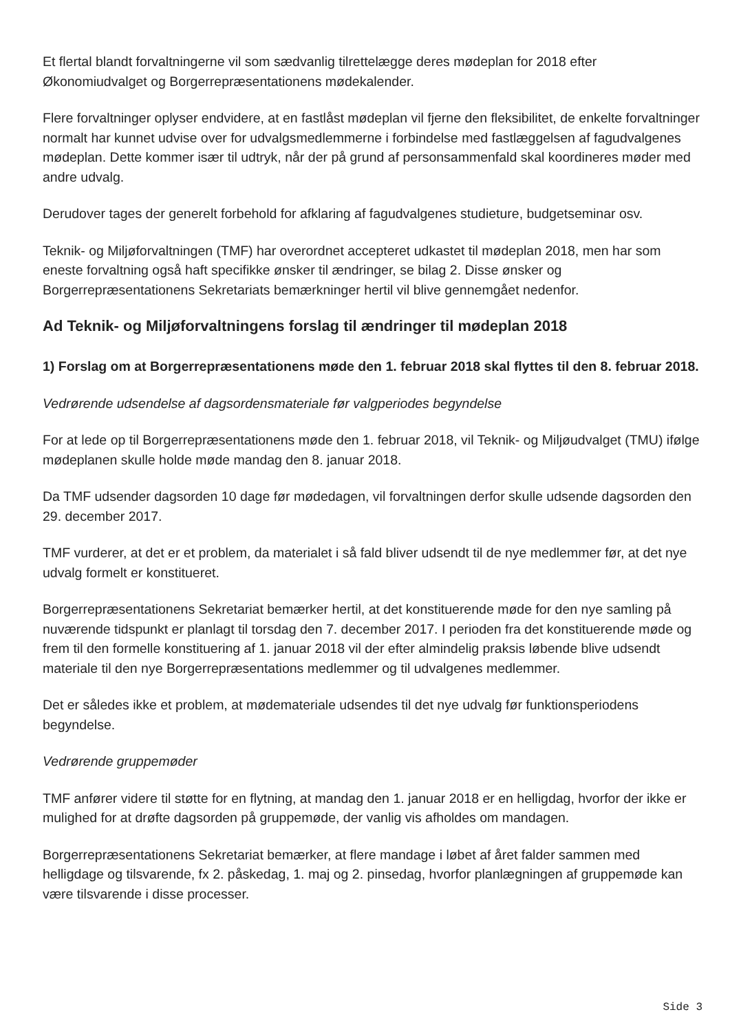Et flertal blandt forvaltningerne vil som sædvanlig tilrettelægge deres mødeplan for 2018 efter Økonomiudvalget og Borgerrepræsentationens mødekalender.
Flere forvaltninger oplyser endvidere, at en fastlåst mødeplan vil fjerne den fleksibilitet, de enkelte forvaltninger normalt har kunnet udvise over for udvalgsmedlemmerne i forbindelse med fastlæggelsen af fagudvalgenes mødeplan. Dette kommer især til udtryk, når der på grund af personsammenfald skal koordineres møder med andre udvalg.
Derudover tages der generelt forbehold for afklaring af fagudvalgenes studieture, budgetseminar osv.
Teknik- og Miljøforvaltningen (TMF) har overordnet accepteret udkastet til mødeplan 2018, men har som eneste forvaltning også haft specifikke ønsker til ændringer, se bilag 2. Disse ønsker og Borgerrepræsentationens Sekretariats bemærkninger hertil vil blive gennemgået nedenfor.
Ad Teknik- og Miljøforvaltningens forslag til ændringer til mødeplan 2018
1) Forslag om at Borgerrepræsentationens møde den 1. februar 2018 skal flyttes til den 8. februar 2018.
Vedrørende udsendelse af dagsordensmateriale før valgperiodes begyndelse
For at lede op til Borgerrepræsentationens møde den 1. februar 2018, vil Teknik- og Miljøudvalget (TMU) ifølge mødeplanen skulle holde møde mandag den 8. januar 2018.
Da TMF udsender dagsorden 10 dage før mødedagen, vil forvaltningen derfor skulle udsende dagsorden den 29. december 2017.
TMF vurderer, at det er et problem, da materialet i så fald bliver udsendt til de nye medlemmer før, at det nye udvalg formelt er konstitueret.
Borgerrepræsentationens Sekretariat bemærker hertil, at det konstituerende møde for den nye samling på nuværende tidspunkt er planlagt til torsdag den 7. december 2017. I perioden fra det konstituerende møde og frem til den formelle konstituering af 1. januar 2018 vil der efter almindelig praksis løbende blive udsendt materiale til den nye Borgerrepræsentations medlemmer og til udvalgenes medlemmer.
Det er således ikke et problem, at mødemateriale udsendes til det nye udvalg før funktionsperiodens begyndelse.
Vedrørende gruppemøder
TMF anfører videre til støtte for en flytning, at mandag den 1. januar 2018 er en helligdag, hvorfor der ikke er mulighed for at drøfte dagsorden på gruppemøde, der vanlig vis afholdes om mandagen.
Borgerrepræsentationens Sekretariat bemærker, at flere mandage i løbet af året falder sammen med helligdage og tilsvarende, fx 2. påskedag, 1. maj og 2. pinsedag, hvorfor planlægningen af gruppemøde kan være tilsvarende i disse processer.
Side 3